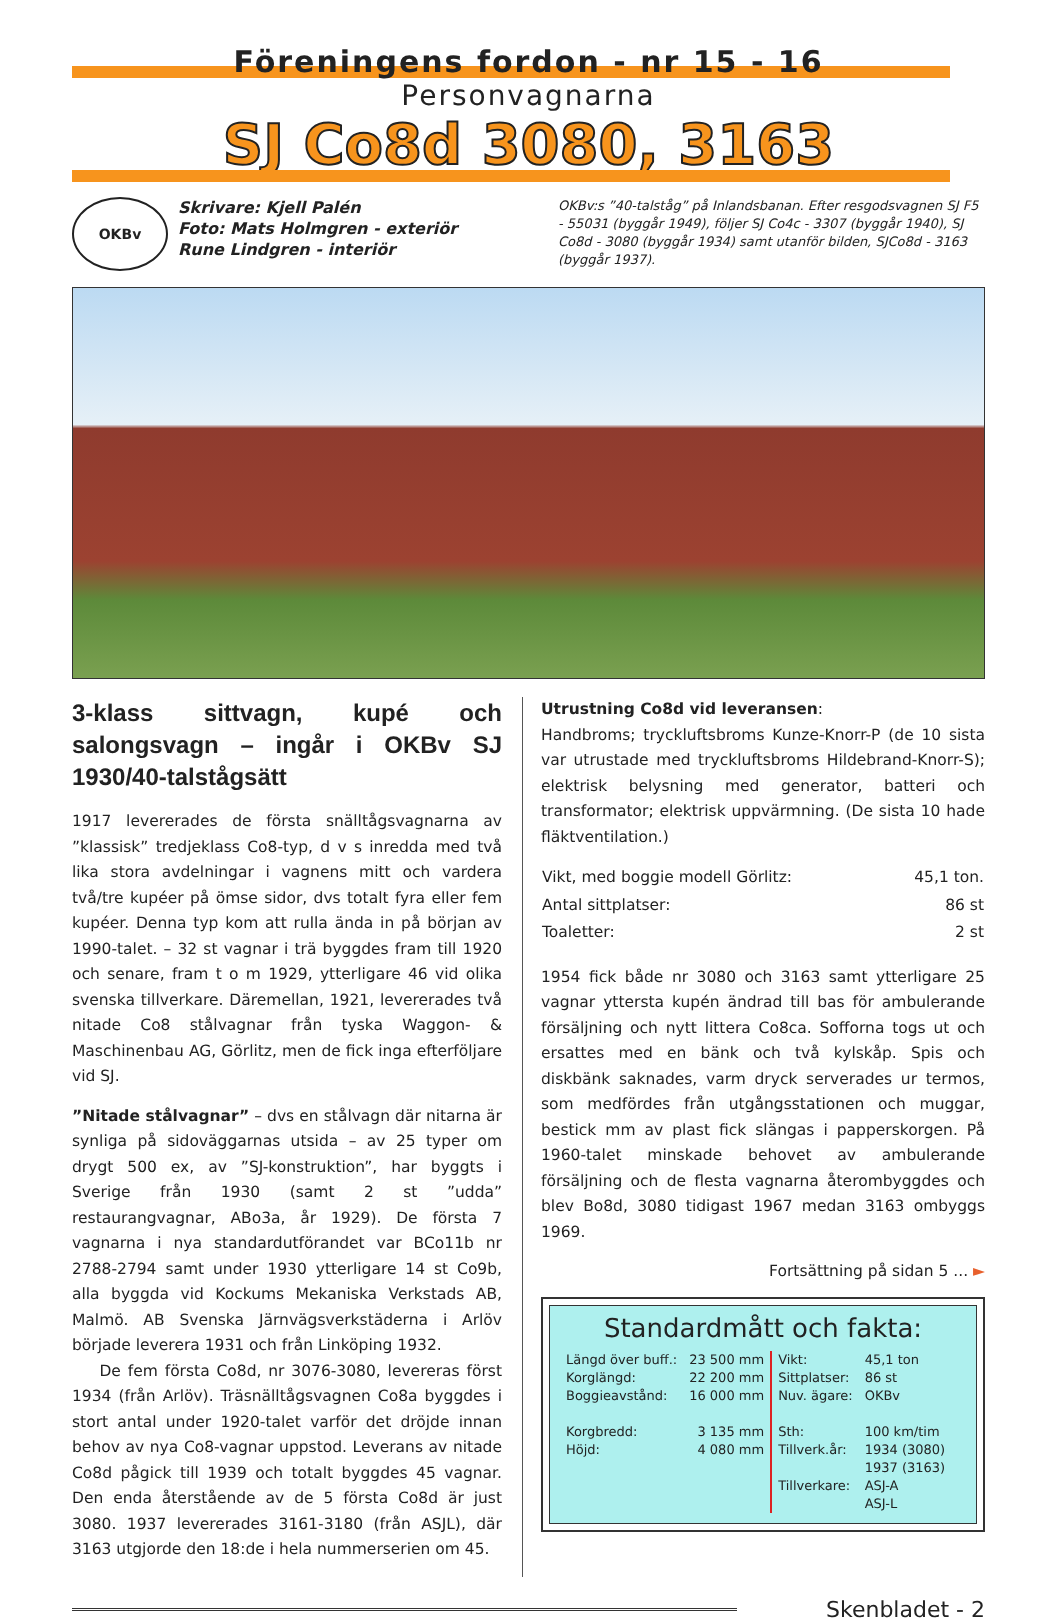Föreningens fordon - nr 15 - 16
Personvagnarna
SJ Co8d 3080, 3163
OKBv
Skrivare: Kjell Palén
Foto: Mats Holmgren - exteriör
Rune Lindgren - interiör
OKBv:s ”40-talståg” på Inlandsbanan. Efter resgodsvagnen SJ F5 - 55031 (byggår 1949), följer SJ Co4c - 3307 (byggår 1940), SJ Co8d - 3080 (byggår 1934) samt utanför bilden, SJCo8d - 3163 (byggår 1937).
3-klass sittvagn, kupé och salongsvagn – ingår i OKBv SJ 1930/40-talstågsätt
1917 levererades de första snälltågsvagnarna av ”klassisk” tredjeklass Co8-typ, d v s inredda med två lika stora avdelningar i vagnens mitt och vardera två/tre kupéer på ömse sidor, dvs totalt fyra eller fem kupéer. Denna typ kom att rulla ända in på början av 1990-talet. – 32 st vagnar i trä byggdes fram till 1920 och senare, fram t o m 1929, ytterligare 46 vid olika svenska tillverkare. Däremellan, 1921, levererades två nitade Co8 stålvagnar från tyska Waggon- & Maschinenbau AG, Görlitz, men de fick inga efterföljare vid SJ.
”Nitade stålvagnar” – dvs en stålvagn där nitarna är synliga på sidoväggarnas utsida – av 25 typer om drygt 500 ex, av ”SJ-konstruktion”, har byggts i Sverige från 1930 (samt 2 st ”udda” restaurangvagnar, ABo3a, år 1929). De första 7 vagnarna i nya standardutförandet var BCo11b nr 2788-2794 samt under 1930 ytterligare 14 st Co9b, alla byggda vid Kockums Mekaniska Verkstads AB, Malmö. AB Svenska Järnvägsverkstäderna i Arlöv började leverera 1931 och från Linköping 1932.
De fem första Co8d, nr 3076-3080, levereras först 1934 (från Arlöv). Träsnälltågsvagnen Co8a byggdes i stort antal under 1920-talet varför det dröjde innan behov av nya Co8-vagnar uppstod. Leverans av nitade Co8d pågick till 1939 och totalt byggdes 45 vagnar. Den enda återstående av de 5 första Co8d är just 3080. 1937 levererades 3161-3180 (från ASJL), där 3163 utgjorde den 18:de i hela nummerserien om 45.
Utrustning Co8d vid leveransen:
Handbroms; tryckluftsbroms Kunze-Knorr-P (de 10 sista var utrustade med tryckluftsbroms Hildebrand-Knorr-S); elektrisk belysning med generator, batteri och transformator; elektrisk uppvärmning. (De sista 10 hade fläktventilation.)
| Vikt, med boggie modell Görlitz: | 45,1 ton. |
| Antal sittplatser: | 86 st |
| Toaletter: | 2 st |
1954 fick både nr 3080 och 3163 samt ytterligare 25 vagnar yttersta kupén ändrad till bas för ambulerande försäljning och nytt littera Co8ca. Sofforna togs ut och ersattes med en bänk och två kylskåp. Spis och diskbänk saknades, varm dryck serverades ur termos, som medfördes från utgångsstationen och muggar, bestick mm av plast fick slängas i papperskorgen. På 1960-talet minskade behovet av ambulerande försäljning och de flesta vagnarna återombyggdes och blev Bo8d, 3080 tidigast 1967 medan 3163 ombyggs 1969.
Fortsättning på sidan 5 ... ►
Standardmått och fakta:
| Längd över buff.: Korglängd: Boggieavstånd: Korgbredd: Höjd: | 23 500 mm 22 200 mm 16 000 mm 3 135 mm 4 080 mm | Vikt: Sittplatser: Nuv. ägare: Sth: Tillverk.år: Tillverkare: | 45,1 ton 86 st OKBv 100 km/tim 1934 (3080) 1937 (3163) ASJ-A ASJ-L |
Skenbladet - 2